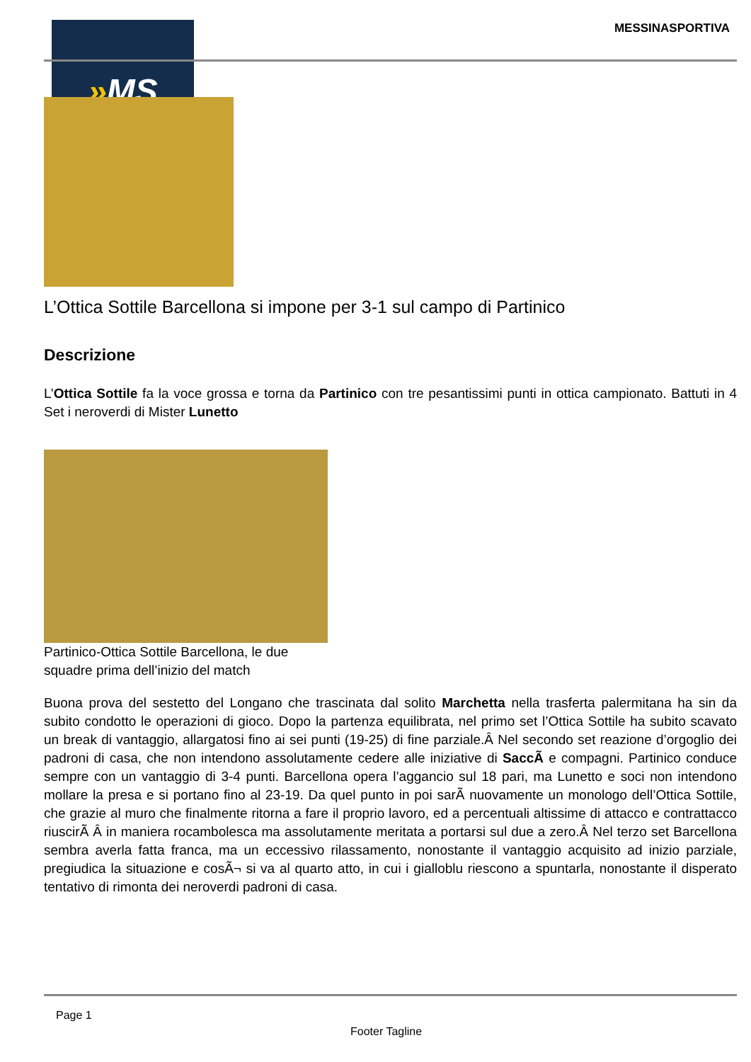» MS MESSINASPORTIVA
L’Ottica Sottile Barcellona si impone per 3-1 sul campo di Partinico
Descrizione
L’Ottica Sottile fa la voce grossa e torna da Partinico con tre pesantissimi punti in ottica campionato. Battuti in 4 Set i neroverdi di Mister Lunetto
Partinico-Ottica Sottile Barcellona, le due squadre prima dell’inizio del match
Buona prova del sestetto del Longano che trascinata dal solito Marchetta nella trasferta palermitana ha sin da subito condotto le operazioni di gioco. Dopo la partenza equilibrata, nel primo set l’Ottica Sottile ha subito scavato un break di vantaggio, allargatosi fino ai sei punti (19-25) di fine parziale.Â Nel secondo set reazione d’orgoglio dei padroni di casa, che non intendono assolutamente cedere alle iniziative di SaccÃ e compagni. Partinico conduce sempre con un vantaggio di 3-4 punti. Barcellona opera l’aggancio sul 18 pari, ma Lunetto e soci non intendono mollare la presa e si portano fino al 23-19. Da quel punto in poi sarÃ nuovamente un monologo dell’Ottica Sottile, che grazie al muro che finalmente ritorna a fare il proprio lavoro, ed a percentuali altissime di attacco e contrattacco riuscirÃ Â in maniera rocambolesca ma assolutamente meritata a portarsi sul due a zero.Â Nel terzo set Barcellona sembra averla fatta franca, ma un eccessivo rilassamento, nonostante il vantaggio acquisito ad inizio parziale, pregiudica la situazione e cosÃ¬ si va al quarto atto, in cui i gialloblu riescono a spuntarla, nonostante il disperato tentativo di rimonta dei neroverdi padroni di casa.
Page 1
Footer Tagline